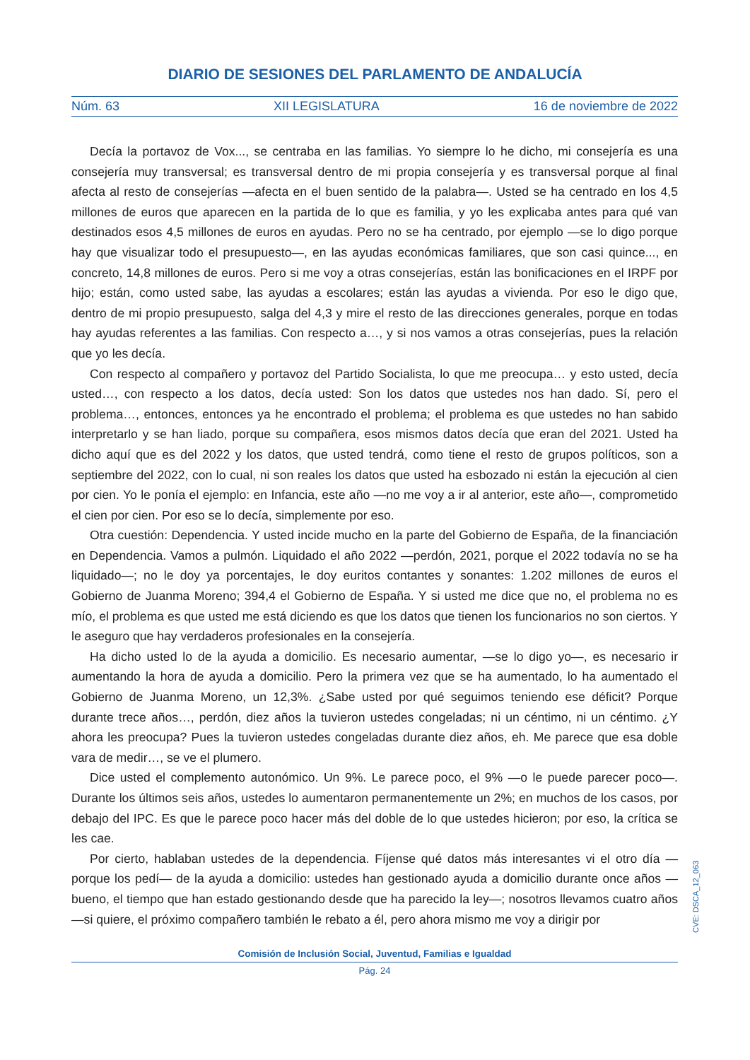DIARIO DE SESIONES DEL PARLAMENTO DE ANDALUCÍA
Núm. 63 XII LEGISLATURA 16 de noviembre de 2022
Decía la portavoz de Vox..., se centraba en las familias. Yo siempre lo he dicho, mi consejería es una consejería muy transversal; es transversal dentro de mi propia consejería y es transversal porque al final afecta al resto de consejerías —afecta en el buen sentido de la palabra—. Usted se ha centrado en los 4,5 millones de euros que aparecen en la partida de lo que es familia, y yo les explicaba antes para qué van destinados esos 4,5 millones de euros en ayudas. Pero no se ha centrado, por ejemplo —se lo digo porque hay que visualizar todo el presupuesto—, en las ayudas económicas familiares, que son casi quince..., en concreto, 14,8 millones de euros. Pero si me voy a otras consejerías, están las bonificaciones en el IRPF por hijo; están, como usted sabe, las ayudas a escolares; están las ayudas a vivienda. Por eso le digo que, dentro de mi propio presupuesto, salga del 4,3 y mire el resto de las direcciones generales, porque en todas hay ayudas referentes a las familias. Con respecto a…, y si nos vamos a otras consejerías, pues la relación que yo les decía.
Con respecto al compañero y portavoz del Partido Socialista, lo que me preocupa… y esto usted, decía usted…, con respecto a los datos, decía usted: Son los datos que ustedes nos han dado. Sí, pero el problema…, entonces, entonces ya he encontrado el problema; el problema es que ustedes no han sabido interpretarlo y se han liado, porque su compañera, esos mismos datos decía que eran del 2021. Usted ha dicho aquí que es del 2022 y los datos, que usted tendrá, como tiene el resto de grupos políticos, son a septiembre del 2022, con lo cual, ni son reales los datos que usted ha esbozado ni están la ejecución al cien por cien. Yo le ponía el ejemplo: en Infancia, este año —no me voy a ir al anterior, este año—, comprometido el cien por cien. Por eso se lo decía, simplemente por eso.
Otra cuestión: Dependencia. Y usted incide mucho en la parte del Gobierno de España, de la financiación en Dependencia. Vamos a pulmón. Liquidado el año 2022 —perdón, 2021, porque el 2022 todavía no se ha liquidado—; no le doy ya porcentajes, le doy euritos contantes y sonantes: 1.202 millones de euros el Gobierno de Juanma Moreno; 394,4 el Gobierno de España. Y si usted me dice que no, el problema no es mío, el problema es que usted me está diciendo es que los datos que tienen los funcionarios no son ciertos. Y le aseguro que hay verdaderos profesionales en la consejería.
Ha dicho usted lo de la ayuda a domicilio. Es necesario aumentar, —se lo digo yo—, es necesario ir aumentando la hora de ayuda a domicilio. Pero la primera vez que se ha aumentado, lo ha aumentado el Gobierno de Juanma Moreno, un 12,3%. ¿Sabe usted por qué seguimos teniendo ese déficit? Porque durante trece años…, perdón, diez años la tuvieron ustedes congeladas; ni un céntimo, ni un céntimo. ¿Y ahora les preocupa? Pues la tuvieron ustedes congeladas durante diez años, eh. Me parece que esa doble vara de medir…, se ve el plumero.
Dice usted el complemento autonómico. Un 9%. Le parece poco, el 9% —o le puede parecer poco—. Durante los últimos seis años, ustedes lo aumentaron permanentemente un 2%; en muchos de los casos, por debajo del IPC. Es que le parece poco hacer más del doble de lo que ustedes hicieron; por eso, la crítica se les cae.
Por cierto, hablaban ustedes de la dependencia. Fíjense qué datos más interesantes vi el otro día —porque los pedí— de la ayuda a domicilio: ustedes han gestionado ayuda a domicilio durante once años —bueno, el tiempo que han estado gestionando desde que ha parecido la ley—; nosotros llevamos cuatro años —si quiere, el próximo compañero también le rebato a él, pero ahora mismo me voy a dirigir por
CVE: DSCA_12_063
Comisión de Inclusión Social, Juventud, Familias e Igualdad
Pág. 24